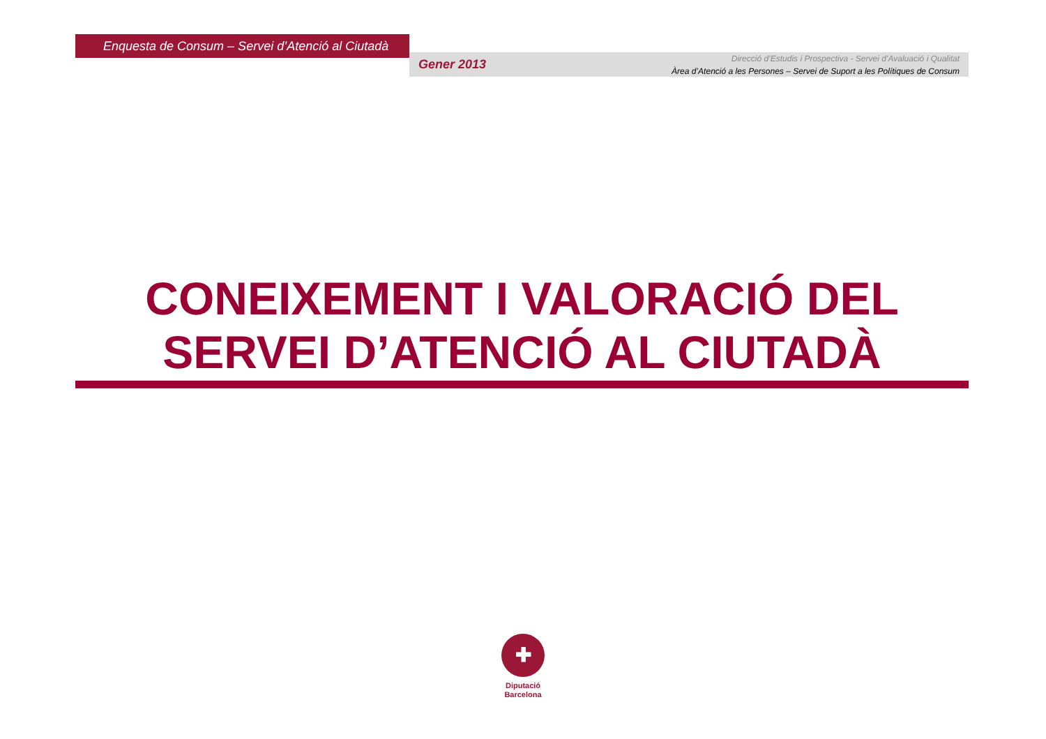Enquesta de Consum – Servei d’Atenció al Ciutadà
Gener 2013
Direcció d’Estudis i Prospectiva - Servei d’Avaluació i Qualitat
Àrea d’Atenció a les Persones – Servei de Suport a les Polítiques de Consum
CONEIXEMENT I VALORACIÓ DEL
SERVEI D’ATENCIÓ AL CIUTADÀ
✚
Diputació
Barcelona